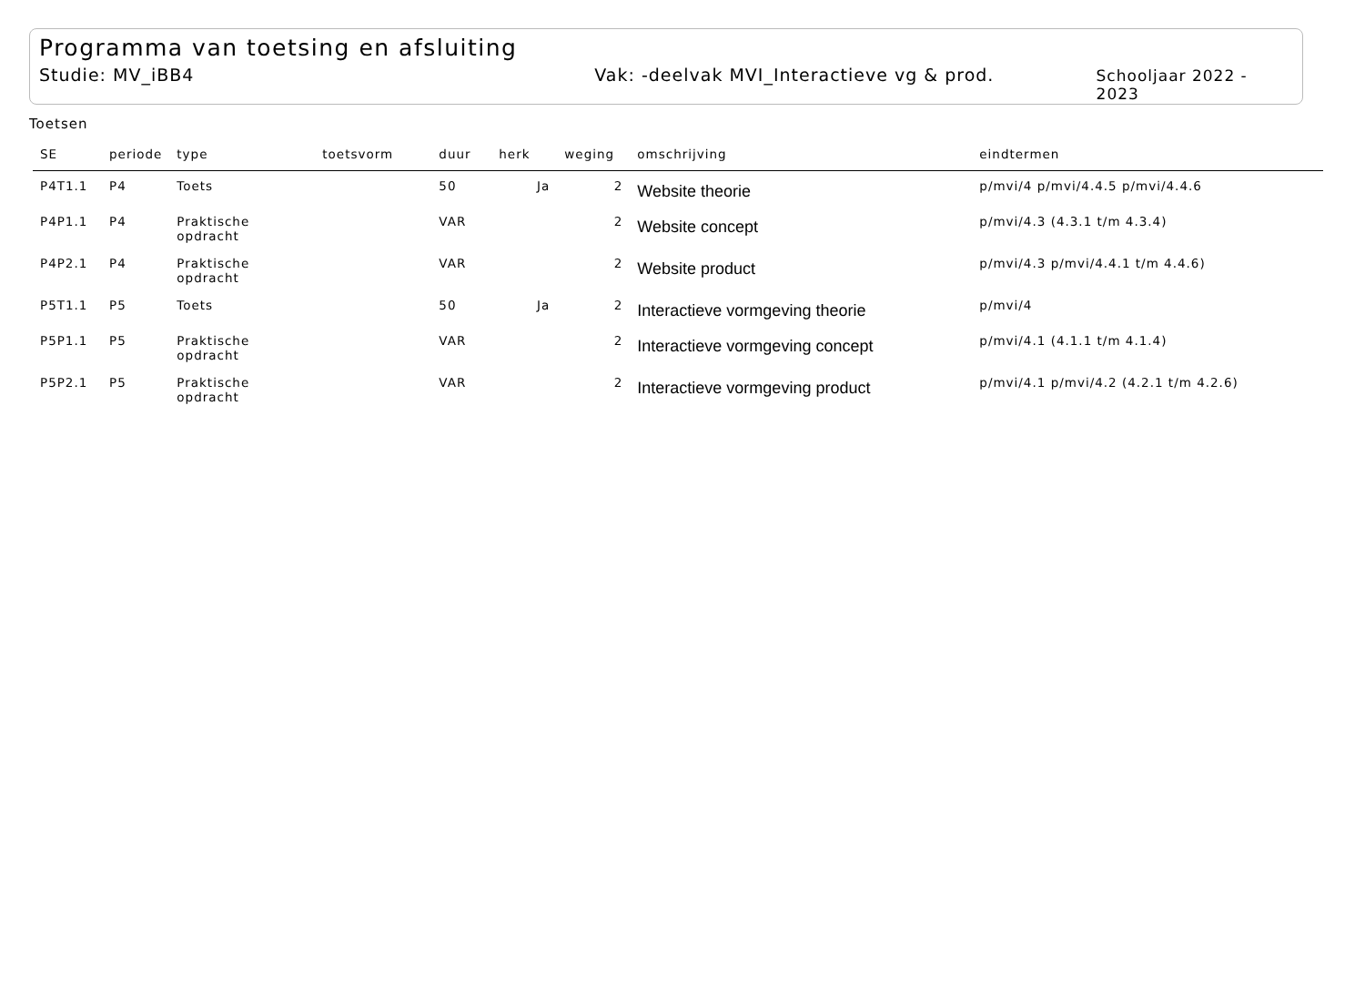Programma van toetsing en afsluiting
Studie: MV_iBB4 Vak: -deelvak MVI_Interactieve vg & prod. Schooljaar 2022 - 2023
Toetsen
| SE | periode | type | toetsvorm | duur | herk | weging | omschrijving | eindtermen |
| --- | --- | --- | --- | --- | --- | --- | --- | --- |
| P4T1.1 | P4 | Toets | | 50 | Ja | 2 | Website theorie | p/mvi/4 p/mvi/4.4.5 p/mvi/4.4.6 |
| P4P1.1 | P4 | Praktische opdracht | | VAR | | 2 | Website concept | p/mvi/4.3 (4.3.1 t/m 4.3.4) |
| P4P2.1 | P4 | Praktische opdracht | | VAR | | 2 | Website product | p/mvi/4.3 p/mvi/4.4.1 t/m 4.4.6) |
| P5T1.1 | P5 | Toets | | 50 | Ja | 2 | Interactieve vormgeving theorie | p/mvi/4 |
| P5P1.1 | P5 | Praktische opdracht | | VAR | | 2 | Interactieve vormgeving concept | p/mvi/4.1 (4.1.1 t/m 4.1.4) |
| P5P2.1 | P5 | Praktische opdracht | | VAR | | 2 | Interactieve vormgeving product | p/mvi/4.1 p/mvi/4.2 (4.2.1 t/m 4.2.6) |